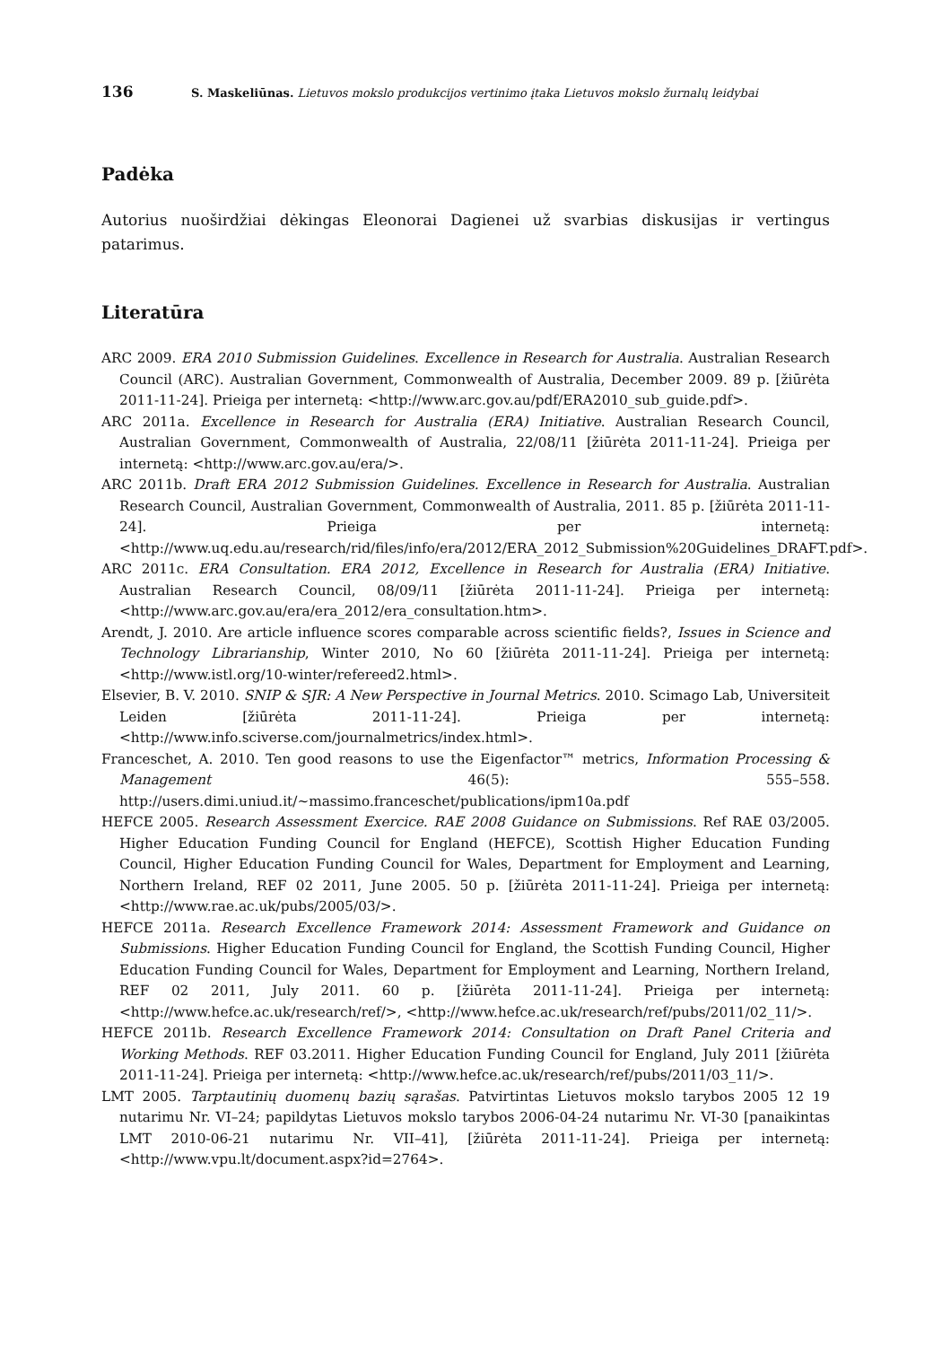136 S. Maskeliūnas. Lietuvos mokslo produkcijos vertinimo įtaka Lietuvos mokslo žurnalų leidybai
Padėka
Autorius nuoširdžiai dėkingas Eleonorai Dagienei už svarbias diskusijas ir vertingus patarimus.
Literatūra
ARC 2009. ERA 2010 Submission Guidelines. Excellence in Research for Australia. Australian Research Council (ARC). Australian Government, Commonwealth of Australia, December 2009. 89 p. [žiūrėta 2011-11-24]. Prieiga per internetą: <http://www.arc.gov.au/pdf/ERA2010_sub_guide.pdf>.
ARC 2011a. Excellence in Research for Australia (ERA) Initiative. Australian Research Council, Australian Government, Commonwealth of Australia, 22/08/11 [žiūrėta 2011-11-24]. Prieiga per internetą: <http://www.arc.gov.au/era/>.
ARC 2011b. Draft ERA 2012 Submission Guidelines. Excellence in Research for Australia. Australian Research Council, Australian Government, Commonwealth of Australia, 2011. 85 p. [žiūrėta 2011-11-24]. Prieiga per internetą: <http://www.uq.edu.au/research/rid/files/info/era/2012/ERA_2012_Submission%20Guidelines_DRAFT.pdf>.
ARC 2011c. ERA Consultation. ERA 2012, Excellence in Research for Australia (ERA) Initiative. Australian Research Council, 08/09/11 [žiūrėta 2011-11-24]. Prieiga per internetą: <http://www.arc.gov.au/era/era_2012/era_consultation.htm>.
Arendt, J. 2010. Are article influence scores comparable across scientific fields?, Issues in Science and Technology Librarianship, Winter 2010, No 60 [žiūrėta 2011-11-24]. Prieiga per internetą: <http://www.istl.org/10-winter/refereed2.html>.
Elsevier, B. V. 2010. SNIP & SJR: A New Perspective in Journal Metrics. 2010. Scimago Lab, Universiteit Leiden [žiūrėta 2011-11-24]. Prieiga per internetą: <http://www.info.sciverse.com/journalmetrics/index.html>.
Franceschet, A. 2010. Ten good reasons to use the Eigenfactor™ metrics, Information Processing & Management 46(5): 555–558. http://users.dimi.uniud.it/~massimo.franceschet/publications/ipm10a.pdf
HEFCE 2005. Research Assessment Exercice. RAE 2008 Guidance on Submissions. Ref RAE 03/2005. Higher Education Funding Council for England (HEFCE), Scottish Higher Education Funding Council, Higher Education Funding Council for Wales, Department for Employment and Learning, Northern Ireland, REF 02 2011, June 2005. 50 p. [žiūrėta 2011-11-24]. Prieiga per internetą: <http://www.rae.ac.uk/pubs/2005/03/>.
HEFCE 2011a. Research Excellence Framework 2014: Assessment Framework and Guidance on Submissions. Higher Education Funding Council for England, the Scottish Funding Council, Higher Education Funding Council for Wales, Department for Employment and Learning, Northern Ireland, REF 02 2011, July 2011. 60 p. [žiūrėta 2011-11-24]. Prieiga per internetą: <http://www.hefce.ac.uk/research/ref/>, <http://www.hefce.ac.uk/research/ref/pubs/2011/02_11/>.
HEFCE 2011b. Research Excellence Framework 2014: Consultation on Draft Panel Criteria and Working Methods. REF 03.2011. Higher Education Funding Council for England, July 2011 [žiūrėta 2011-11-24]. Prieiga per internetą: <http://www.hefce.ac.uk/research/ref/pubs/2011/03_11/>.
LMT 2005. Tarptautinių duomenų bazių sąrašas. Patvirtintas Lietuvos mokslo tarybos 2005 12 19 nutarimu Nr. VI–24; papildytas Lietuvos mokslo tarybos 2006-04-24 nutarimu Nr. VI-30 [panaikintas LMT 2010-06-21 nutarimu Nr. VII–41], [žiūrėta 2011-11-24]. Prieiga per internetą: <http://www.vpu.lt/document.aspx?id=2764>.